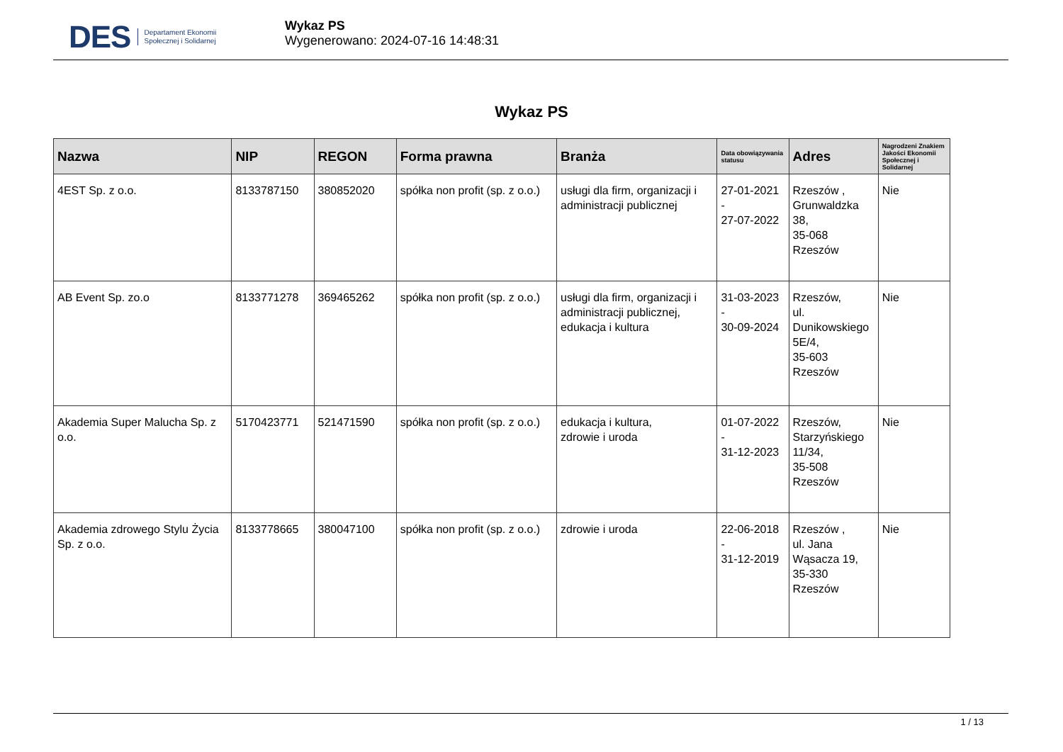DES Departament Ekonomii
Społecznej i Solidarnej
Wykaz PS
Wygenerowano: 2024-07-16 14:48:31
Wykaz PS
| Nazwa | NIP | REGON | Forma prawna | Branża | Data obowiązywania statusu | Adres | Nagrodzeni Znakiem Jakości Ekonomii Społecznej i Solidarnej |
| --- | --- | --- | --- | --- | --- | --- | --- |
| 4EST Sp. z o.o. | 8133787150 | 380852020 | spółka non profit (sp. z o.o.) | usługi dla firm, organizacji i administracji publicznej | 27-01-2021 - 27-07-2022 | Rzeszów , Grunwaldzka 38, 35-068 Rzeszów | Nie |
| AB Event Sp. zo.o | 8133771278 | 369465262 | spółka non profit (sp. z o.o.) | usługi dla firm, organizacji i administracji publicznej, edukacja i kultura | 31-03-2023 - 30-09-2024 | Rzeszów, ul. Dunikowskiego 5E/4, 35-603 Rzeszów | Nie |
| Akademia Super Malucha Sp. z o.o. | 5170423771 | 521471590 | spółka non profit (sp. z o.o.) | edukacja i kultura, zdrowie i uroda | 01-07-2022 - 31-12-2023 | Rzeszów, Starzyńskiego 11/34, 35-508 Rzeszów | Nie |
| Akademia zdrowego Stylu Życia Sp. z o.o. | 8133778665 | 380047100 | spółka non profit (sp. z o.o.) | zdrowie i uroda | 22-06-2018 - 31-12-2019 | Rzeszów , ul. Jana Wąsacza 19, 35-330 Rzeszów | Nie |
1 / 13